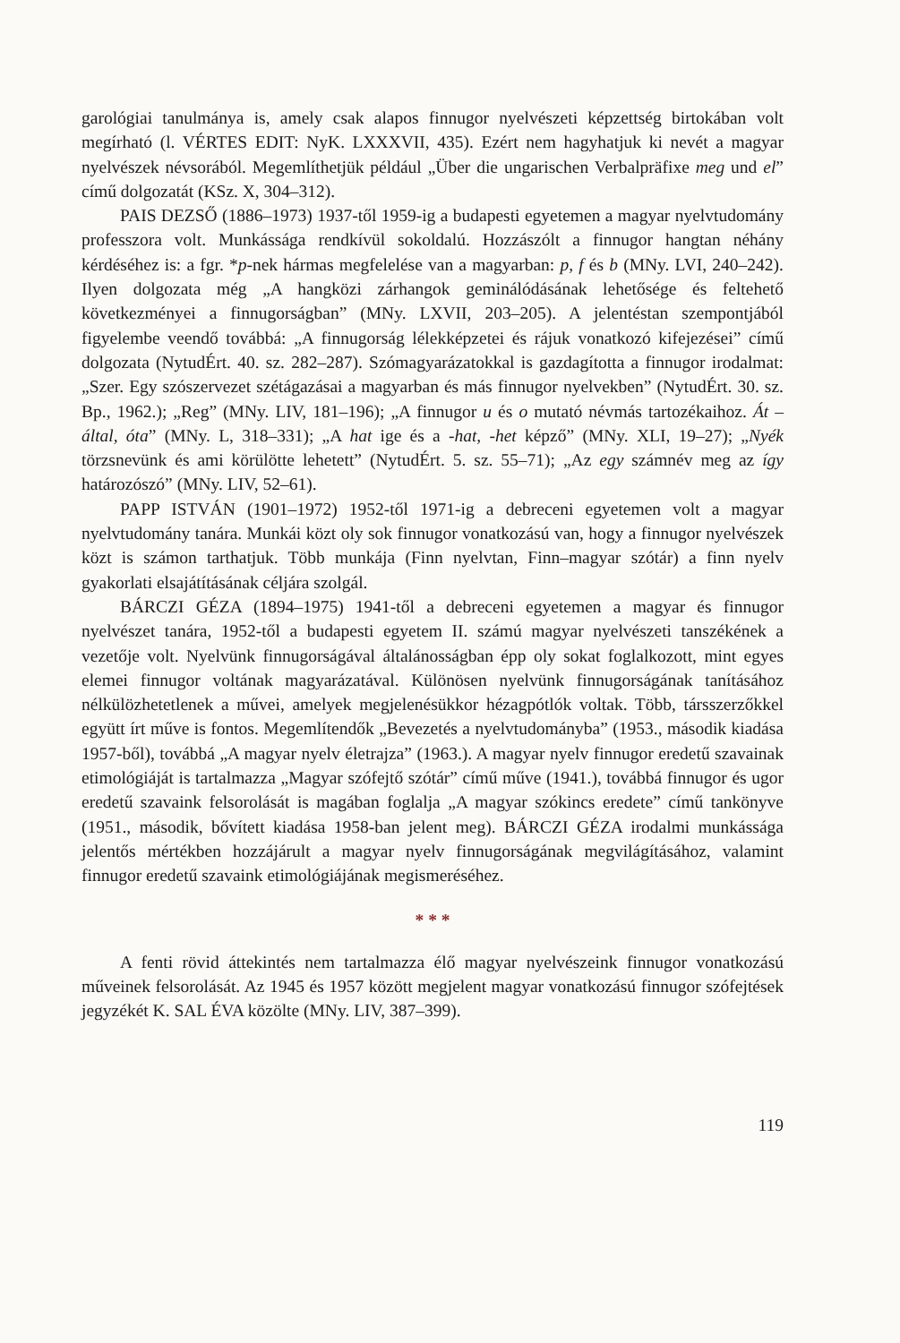garológiai tanulmánya is, amely csak alapos finnugor nyelvészeti képzettség birtokában volt megírható (l. VÉRTES EDIT: NyK. LXXXVII, 435). Ezért nem hagyhatjuk ki nevét a magyar nyelvészek névsorából. Megemlíthetjük például „Über die ungarischen Verbalpräfixe meg und el” című dolgozatát (KSz. X, 304–312).
PAIS DEZSŐ (1886–1973) 1937-től 1959-ig a budapesti egyetemen a magyar nyelvtudomány professzora volt. Munkássága rendkívül sokoldalú. Hozzászólt a finnugor hangtan néhány kérdéséhez is: a fgr. *p-nek hármas megfelelése van a magyarban: p, f és b (MNy. LVI, 240–242). Ilyen dolgozata még „A hangközi zárhangok geminálódásának lehetősége és feltehető következményei a finnugorságban” (MNy. LXVII, 203–205). A jelentéstan szempontjából figyelembe veendő továbbá: „A finnugorság lélekképzetei és rájuk vonatkozó kifejezései” című dolgozata (NytudÉrt. 40. sz. 282–287). Szómagyarázatokkal is gazdagította a finnugor irodalmat: „Szer. Egy szószervezet szétágazásai a magyarban és más finnugor nyelvekben” (NytudÉrt. 30. sz. Bp., 1962.); „Reg” (MNy. LIV, 181–196); „A finnugor u és o mutató névmás tartozékaihoz. Át – által, óta” (MNy. L, 318–331); „A hat ige és a -hat, -het képző” (MNy. XLI, 19–27); „Nyék törzsnevünk és ami körülötte lehetett” (NytudÉrt. 5. sz. 55–71); „Az egy számnév meg az így határozószó” (MNy. LIV, 52–61).
PAPP ISTVÁN (1901–1972) 1952-től 1971-ig a debreceni egyetemen volt a magyar nyelvtudomány tanára. Munkái közt oly sok finnugor vonatkozású van, hogy a finnugor nyelvészek közt is számon tarthatjuk. Több munkája (Finn nyelvtan, Finn–magyar szótár) a finn nyelv gyakorlati elsajátításának céljára szolgál.
BÁRCZI GÉZA (1894–1975) 1941-től a debreceni egyetemen a magyar és finnugor nyelvészet tanára, 1952-től a budapesti egyetem II. számú magyar nyelvészeti tanszékének a vezetője volt. Nyelvünk finnugorságával általánosságban épp oly sokat foglalkozott, mint egyes elemei finnugor voltának magyarázatával. Különösen nyelvünk finnugorságának tanításához nélkülözhetetlenek a művei, amelyek megjelenésükkor hézagpótlók voltak. Több, társszerzőkkel együtt írt műve is fontos. Megemlítendők „Bevezetés a nyelvtudományba” (1953., második kiadása 1957-ből), továbbá „A magyar nyelv életrajza” (1963.). A magyar nyelv finnugor eredetű szavainak etimológiáját is tartalmazza „Magyar szófejtő szótár” című műve (1941.), továbbá finnugor és ugor eredetű szavaink felsorolását is magában foglalja „A magyar szókincs eredete” című tankönyve (1951., második, bővített kiadása 1958-ban jelent meg). BÁRCZI GÉZA irodalmi munkássága jelentős mértékben hozzájárult a magyar nyelv finnugorságának megvilágításához, valamint finnugor eredetű szavaink etimológiájának megismeréséhez.
* * *
A fenti rövid áttekintés nem tartalmazza élő magyar nyelvészeink finnugor vonatkozású műveinek felsorolását. Az 1945 és 1957 között megjelent magyar vonatkozású finnugor szófejtések jegyzékét K. SAL ÉVA közölte (MNy. LIV, 387–399).
119